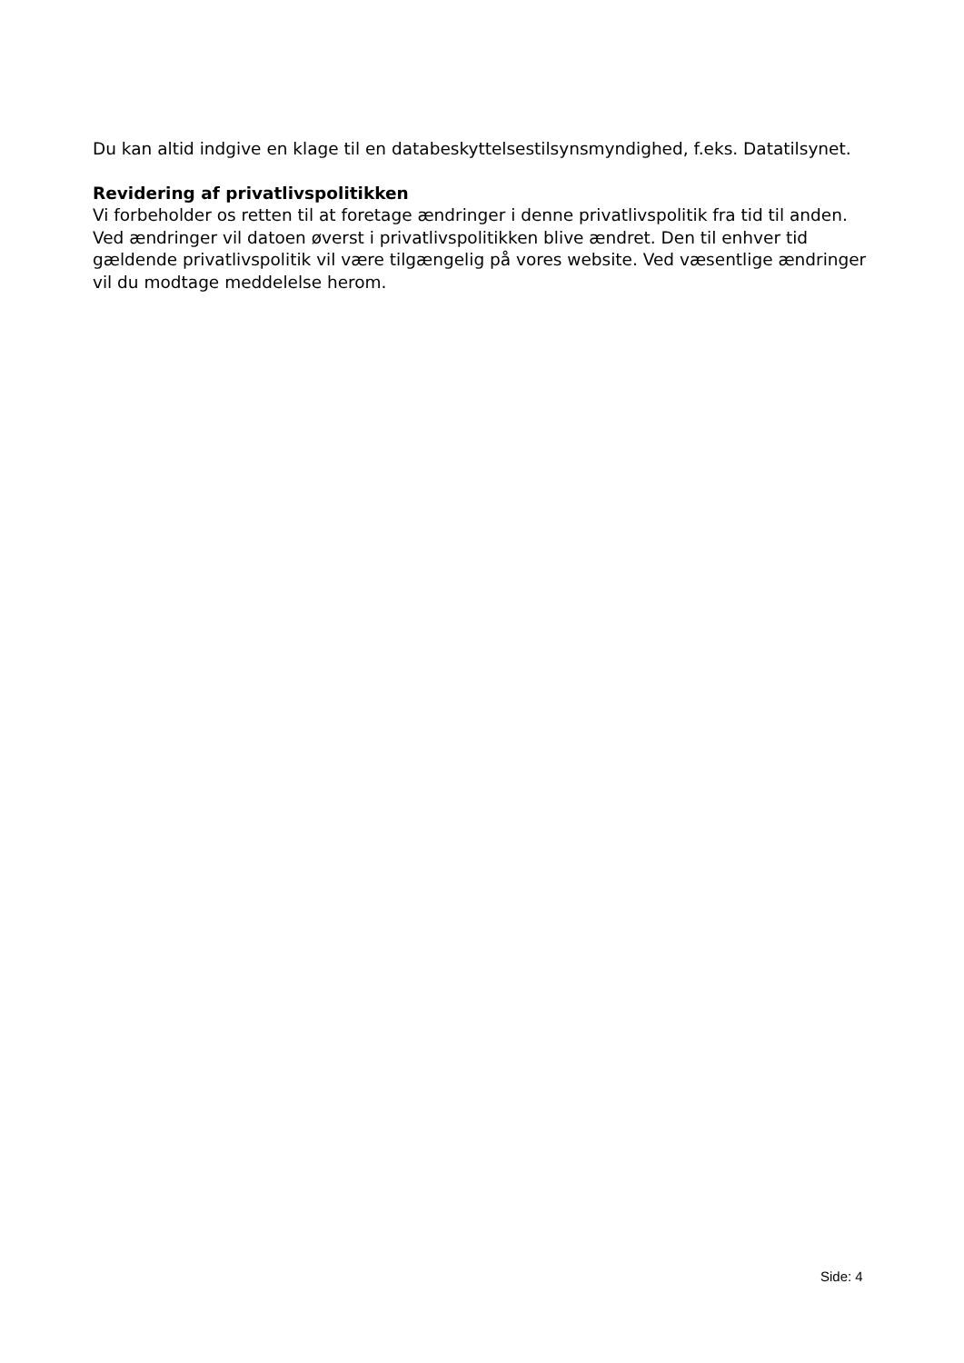Du kan altid indgive en klage til en databeskyttelsestilsynsmyndighed, f.eks. Datatilsynet.
Revidering af privatlivspolitikken
Vi forbeholder os retten til at foretage ændringer i denne privatlivspolitik fra tid til anden. Ved ændringer vil datoen øverst i privatlivspolitikken blive ændret. Den til enhver tid gældende privatlivspolitik vil være tilgængelig på vores website. Ved væsentlige ændringer vil du modtage meddelelse herom.
Side: 4